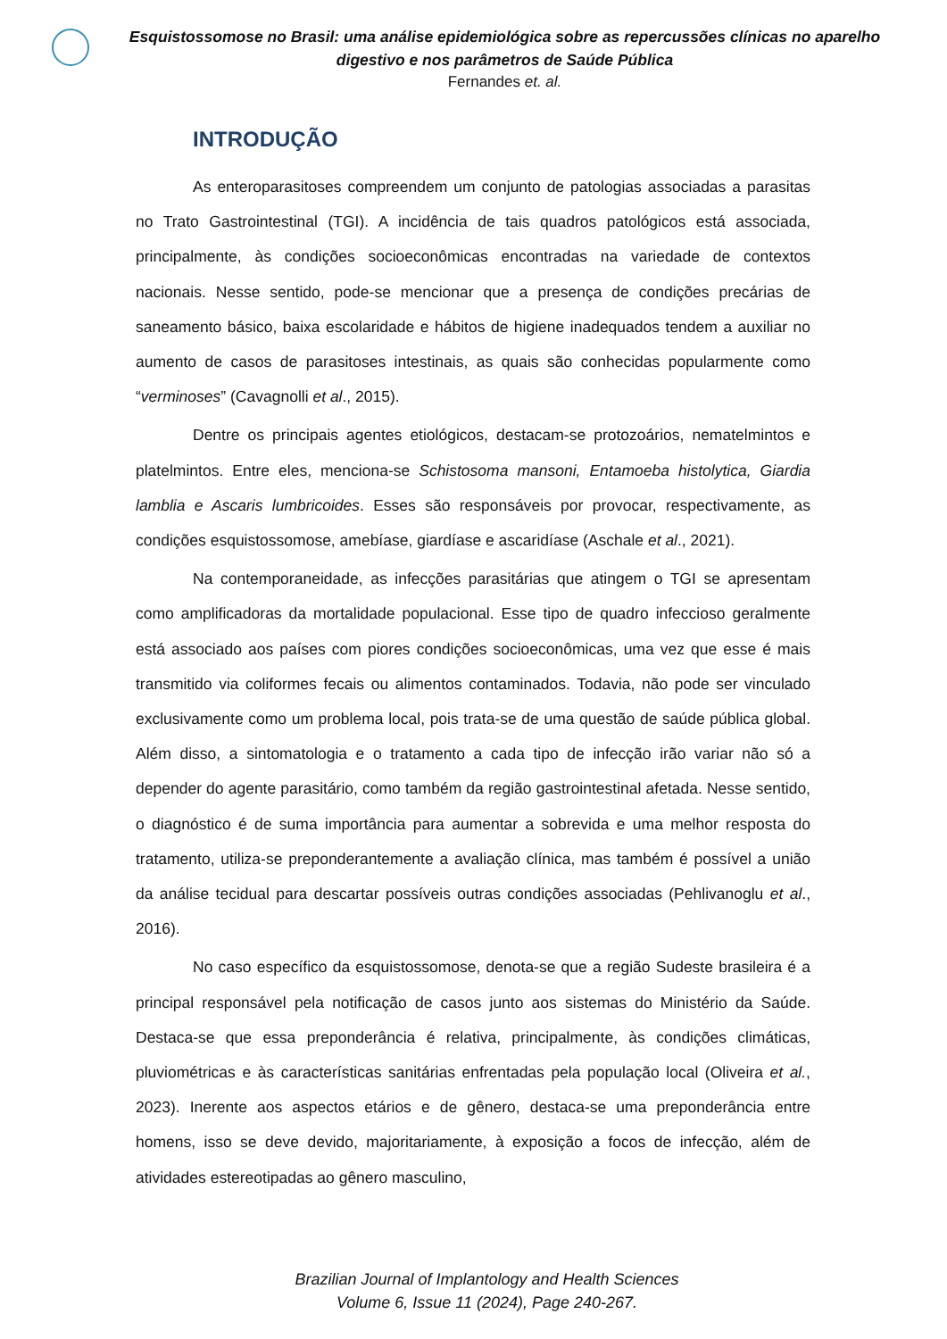Esquistossomose no Brasil: uma análise epidemiológica sobre as repercussões clínicas no aparelho digestivo e nos parâmetros de Saúde Pública
Fernandes et. al.
INTRODUÇÃO
As enteroparasitoses compreendem um conjunto de patologias associadas a parasitas no Trato Gastrointestinal (TGI). A incidência de tais quadros patológicos está associada, principalmente, às condições socioeconômicas encontradas na variedade de contextos nacionais. Nesse sentido, pode-se mencionar que a presença de condições precárias de saneamento básico, baixa escolaridade e hábitos de higiene inadequados tendem a auxiliar no aumento de casos de parasitoses intestinais, as quais são conhecidas popularmente como “verminoses” (Cavagnolli et al., 2015).
Dentre os principais agentes etiológicos, destacam-se protozoários, nematelmintos e platelmintos. Entre eles, menciona-se Schistosoma mansoni, Entamoeba histolytica, Giardia lamblia e Ascaris lumbricoides. Esses são responsáveis por provocar, respectivamente, as condições esquistossomose, amebíase, giardíase e ascaridíase (Aschale et al., 2021).
Na contemporaneidade, as infecções parasitárias que atingem o TGI se apresentam como amplificadoras da mortalidade populacional. Esse tipo de quadro infeccioso geralmente está associado aos países com piores condições socioeconômicas, uma vez que esse é mais transmitido via coliformes fecais ou alimentos contaminados. Todavia, não pode ser vinculado exclusivamente como um problema local, pois trata-se de uma questão de saúde pública global. Além disso, a sintomatologia e o tratamento a cada tipo de infecção irão variar não só a depender do agente parasitário, como também da região gastrointestinal afetada. Nesse sentido, o diagnóstico é de suma importância para aumentar a sobrevida e uma melhor resposta do tratamento, utiliza-se preponderantemente a avaliação clínica, mas também é possível a união da análise tecidual para descartar possíveis outras condições associadas (Pehlivanoglu et al., 2016).
No caso específico da esquistossomose, denota-se que a região Sudeste brasileira é a principal responsável pela notificação de casos junto aos sistemas do Ministério da Saúde. Destaca-se que essa preponderância é relativa, principalmente, às condições climáticas, pluviométricas e às características sanitárias enfrentadas pela população local (Oliveira et al., 2023). Inerente aos aspectos etários e de gênero, destaca-se uma preponderância entre homens, isso se deve devido, majoritariamente, à exposição a focos de infecção, além de atividades estereotipadas ao gênero masculino,
Brazilian Journal of Implantology and Health Sciences
Volume 6, Issue 11 (2024), Page 240-267.